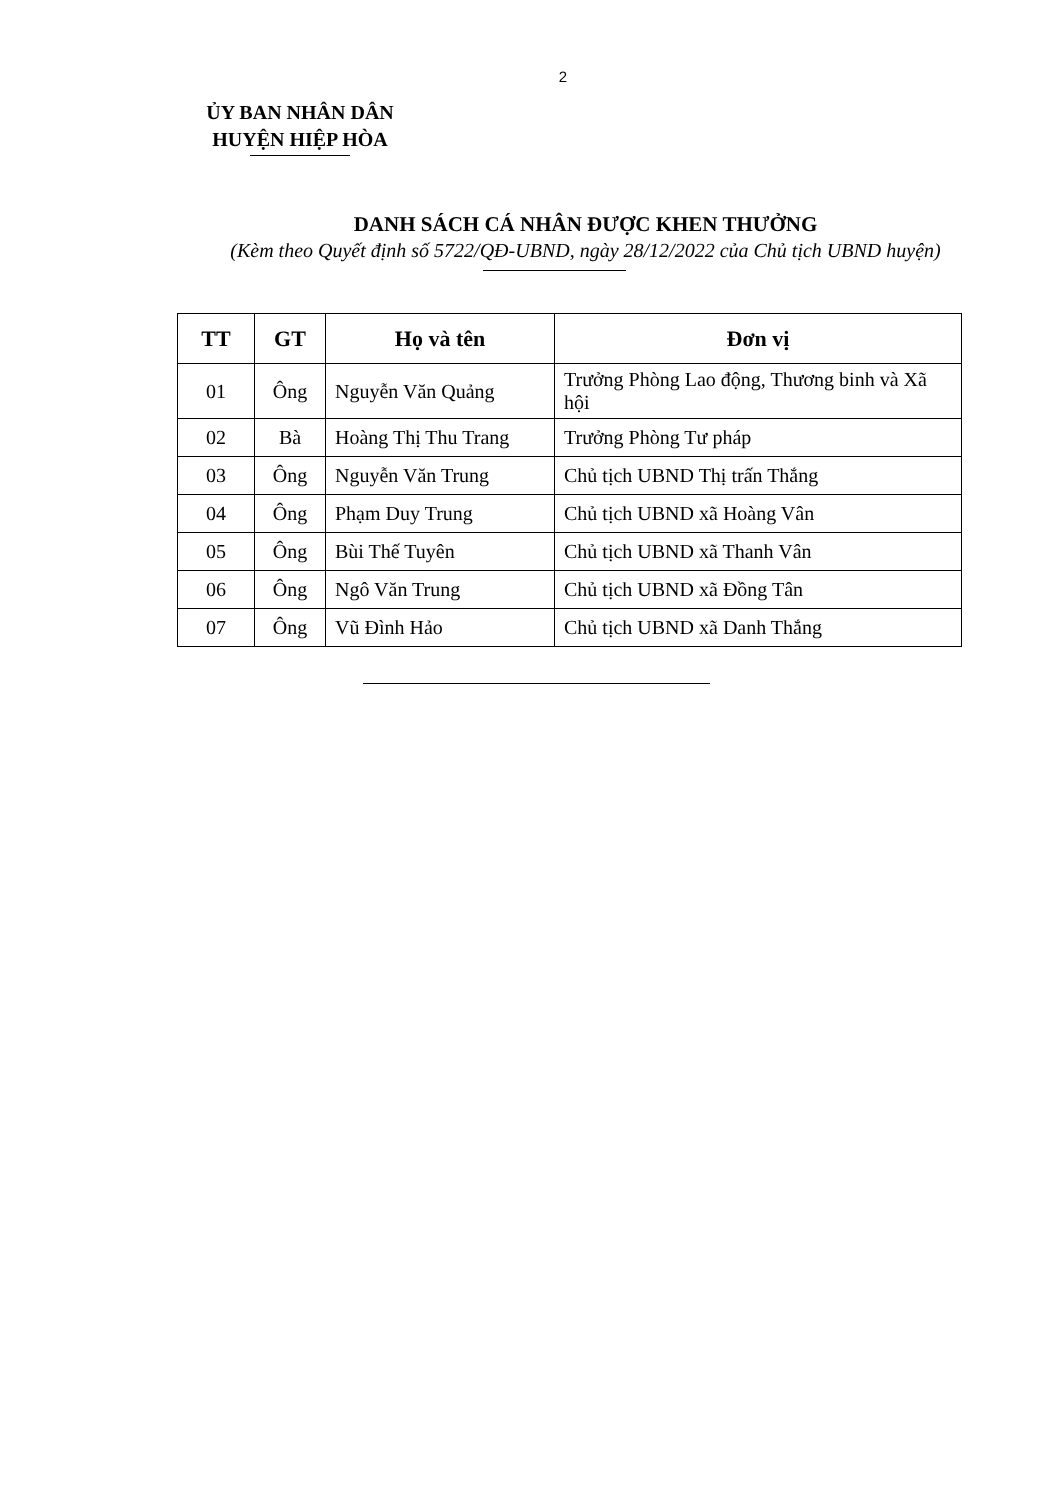2
ỦY BAN NHÂN DÂN
HUYỆN HIỆP HÒA
DANH SÁCH CÁ NHÂN ĐƯỢC KHEN THƯỞNG
(Kèm theo Quyết định số 5722/QĐ-UBND, ngày 28/12/2022 của Chủ tịch UBND huyện)
| TT | GT | Họ và tên | Đơn vị |
| --- | --- | --- | --- |
| 01 | Ông | Nguyễn Văn Quảng | Trưởng Phòng Lao động, Thương binh và Xã hội |
| 02 | Bà | Hoàng Thị Thu Trang | Trưởng Phòng Tư pháp |
| 03 | Ông | Nguyễn Văn Trung | Chủ tịch UBND Thị trấn Thắng |
| 04 | Ông | Phạm Duy Trung | Chủ tịch UBND xã Hoàng Vân |
| 05 | Ông | Bùi Thế Tuyên | Chủ tịch UBND xã Thanh Vân |
| 06 | Ông | Ngô Văn Trung | Chủ tịch UBND xã Đồng Tân |
| 07 | Ông | Vũ Đình Hảo | Chủ tịch UBND xã Danh Thắng |